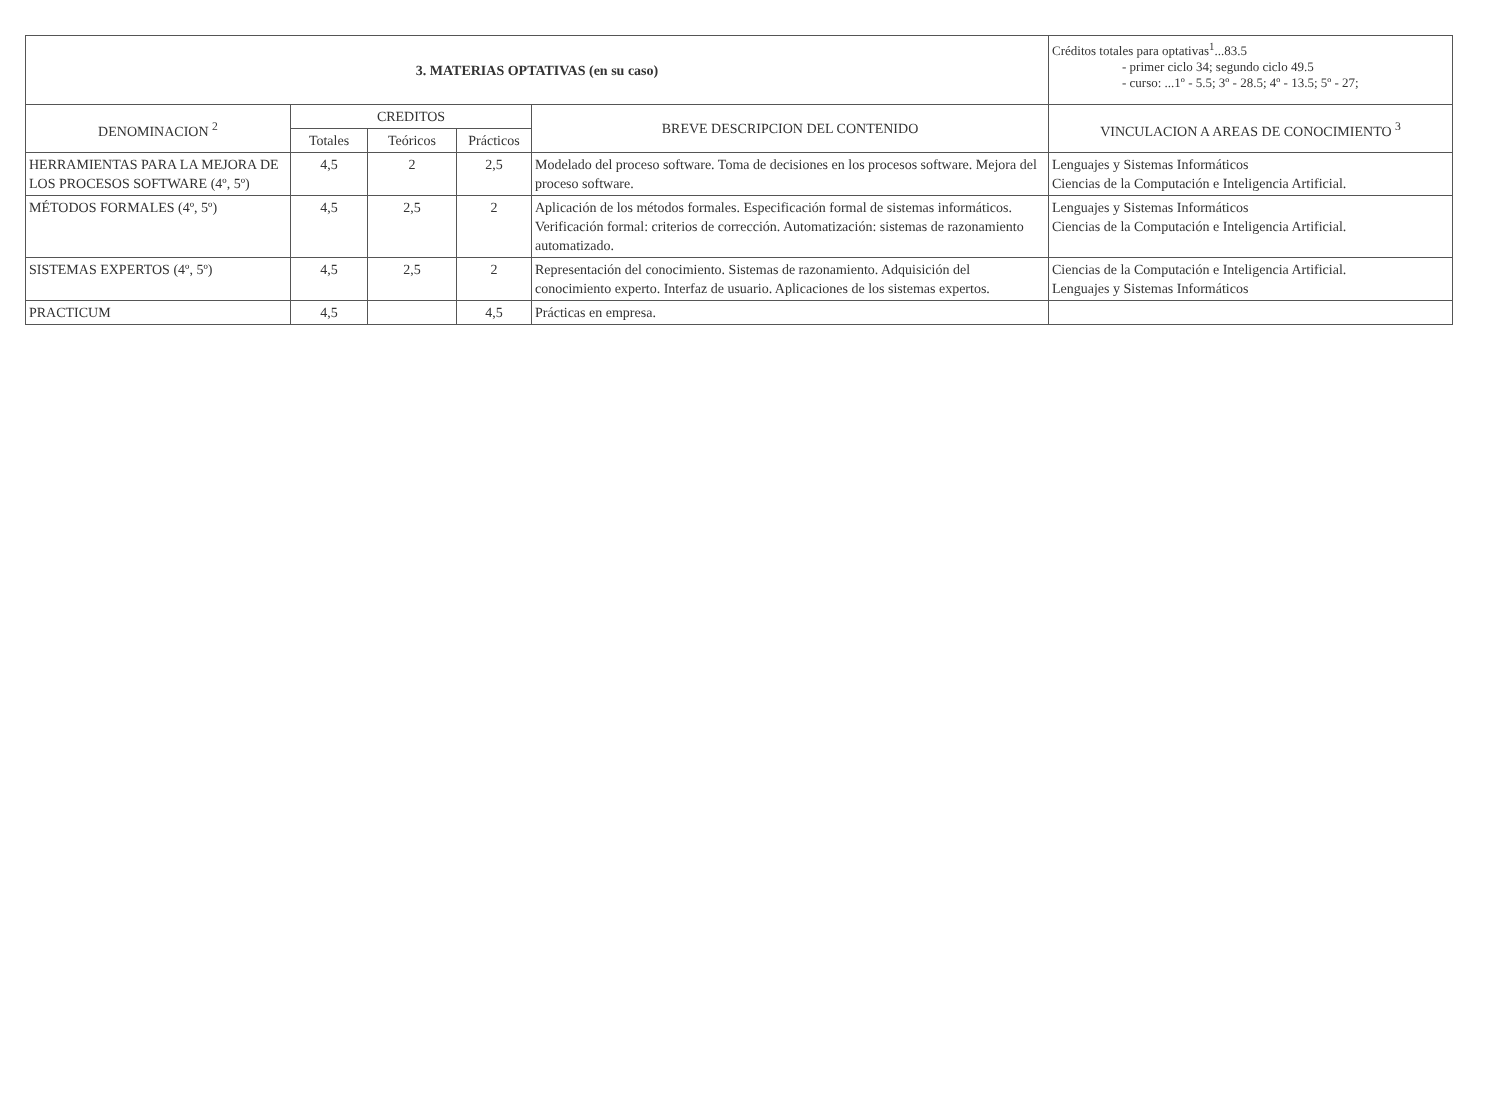| 3. MATERIAS OPTATIVAS (en su caso) | | | | | Créditos totales para optativas<sup>1</sup>...83.5 - primer ciclo 34; segundo ciclo 49.5 - curso: ...1º - 5.5; 3º - 28.5; 4º - 13.5; 5º - 27; |
| DENOMINACION <sup>2</sup> | CREDITOS | | | BREVE DESCRIPCION DEL CONTENIDO | VINCULACION A AREAS DE CONOCIMIENTO <sup>3</sup> |
| | Totales | Teóricos | Prácticos | | |
| HERRAMIENTAS PARA LA MEJORA DE LOS PROCESOS SOFTWARE (4º, 5º) | 4,5 | 2 | 2,5 | Modelado del proceso software. Toma de decisiones en los procesos software. Mejora del proceso software. | Lenguajes y Sistemas Informáticos Ciencias de la Computación e Inteligencia Artificial. |
| MÉTODOS FORMALES (4º, 5º) | 4,5 | 2,5 | 2 | Aplicación de los métodos formales. Especificación formal de sistemas informáticos. Verificación formal: criterios de corrección. Automatización: sistemas de razonamiento automatizado. | Lenguajes y Sistemas Informáticos Ciencias de la Computación e Inteligencia Artificial. |
| SISTEMAS EXPERTOS (4º, 5º) | 4,5 | 2,5 | 2 | Representación del conocimiento. Sistemas de razonamiento. Adquisición del conocimiento experto. Interfaz de usuario. Aplicaciones de los sistemas expertos. | Ciencias de la Computación e Inteligencia Artificial. Lenguajes y Sistemas Informáticos |
| PRACTICUM | 4,5 | | 4,5 | Prácticas en empresa. | |